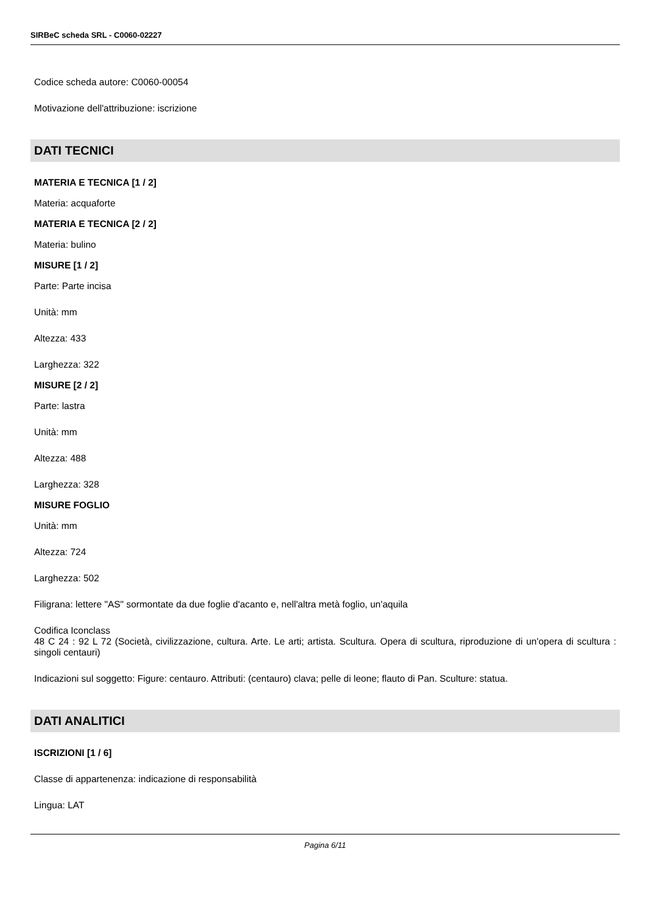SIRBeC scheda SRL - C0060-02227
Codice scheda autore: C0060-00054
Motivazione dell'attribuzione: iscrizione
DATI TECNICI
MATERIA E TECNICA [1 / 2]
Materia: acquaforte
MATERIA E TECNICA [2 / 2]
Materia: bulino
MISURE [1 / 2]
Parte: Parte incisa
Unità: mm
Altezza: 433
Larghezza: 322
MISURE [2 / 2]
Parte: lastra
Unità: mm
Altezza: 488
Larghezza: 328
MISURE FOGLIO
Unità: mm
Altezza: 724
Larghezza: 502
Filigrana: lettere "AS" sormontate da due foglie d'acanto e, nell'altra metà foglio, un'aquila
Codifica Iconclass
48 C 24 : 92 L 72 (Società, civilizzazione, cultura. Arte. Le arti; artista. Scultura. Opera di scultura, riproduzione di un'opera di scultura : singoli centauri)
Indicazioni sul soggetto: Figure: centauro. Attributi: (centauro) clava; pelle di leone; flauto di Pan. Sculture: statua.
DATI ANALITICI
ISCRIZIONI [1 / 6]
Classe di appartenenza: indicazione di responsabilità
Lingua: LAT
Pagina 6/11